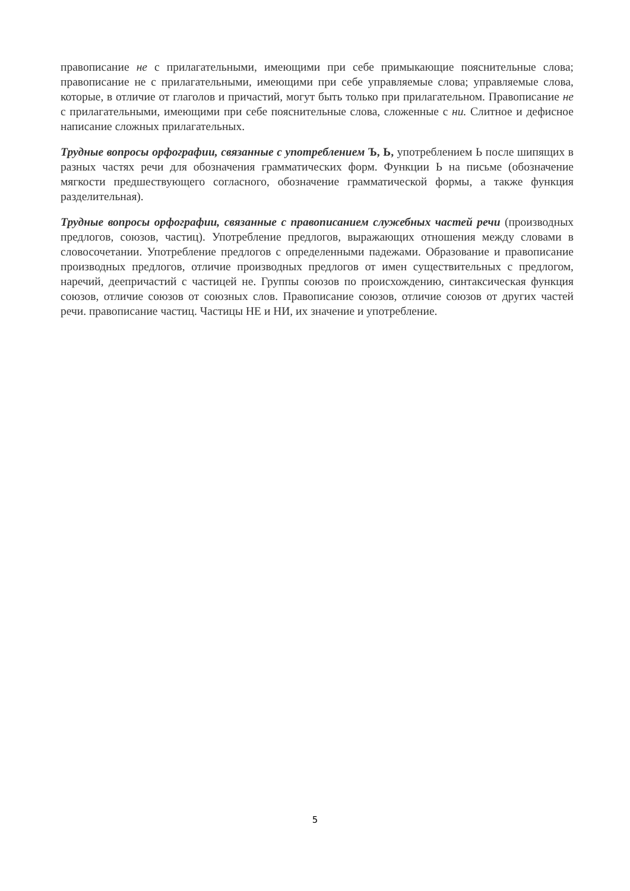правописание не с прилагательными, имеющими при себе примыкающие пояснительные слова; правописание не с прилагательными, имеющими при себе управляемые слова; управляемые слова, которые, в отличие от глаголов и причастий, могут быть только при прилагательном. Правописание не с прилагательными, имеющими при себе пояснительные слова, сложенные с ни. Слитное и дефисное написание сложных прилагательных.
Трудные вопросы орфографии, связанные с употреблением Ъ, Ь, употреблением Ь после шипящих в разных частях речи для обозначения грамматических форм. Функции Ь на письме (обозначение мягкости предшествующего согласного, обозначение грамматической формы, а также функция разделительная).
Трудные вопросы орфографии, связанные с правописанием служебных частей речи (производных предлогов, союзов, частиц). Употребление предлогов, выражающих отношения между словами в словосочетании. Употребление предлогов с определенными падежами. Образование и правописание производных предлогов, отличие производных предлогов от имен существительных с предлогом, наречий, деепричастий с частицей не. Группы союзов по происхождению, синтаксическая функция союзов, отличие союзов от союзных слов. Правописание союзов, отличие союзов от других частей речи. правописание частиц. Частицы НЕ и НИ, их значение и употребление.
5